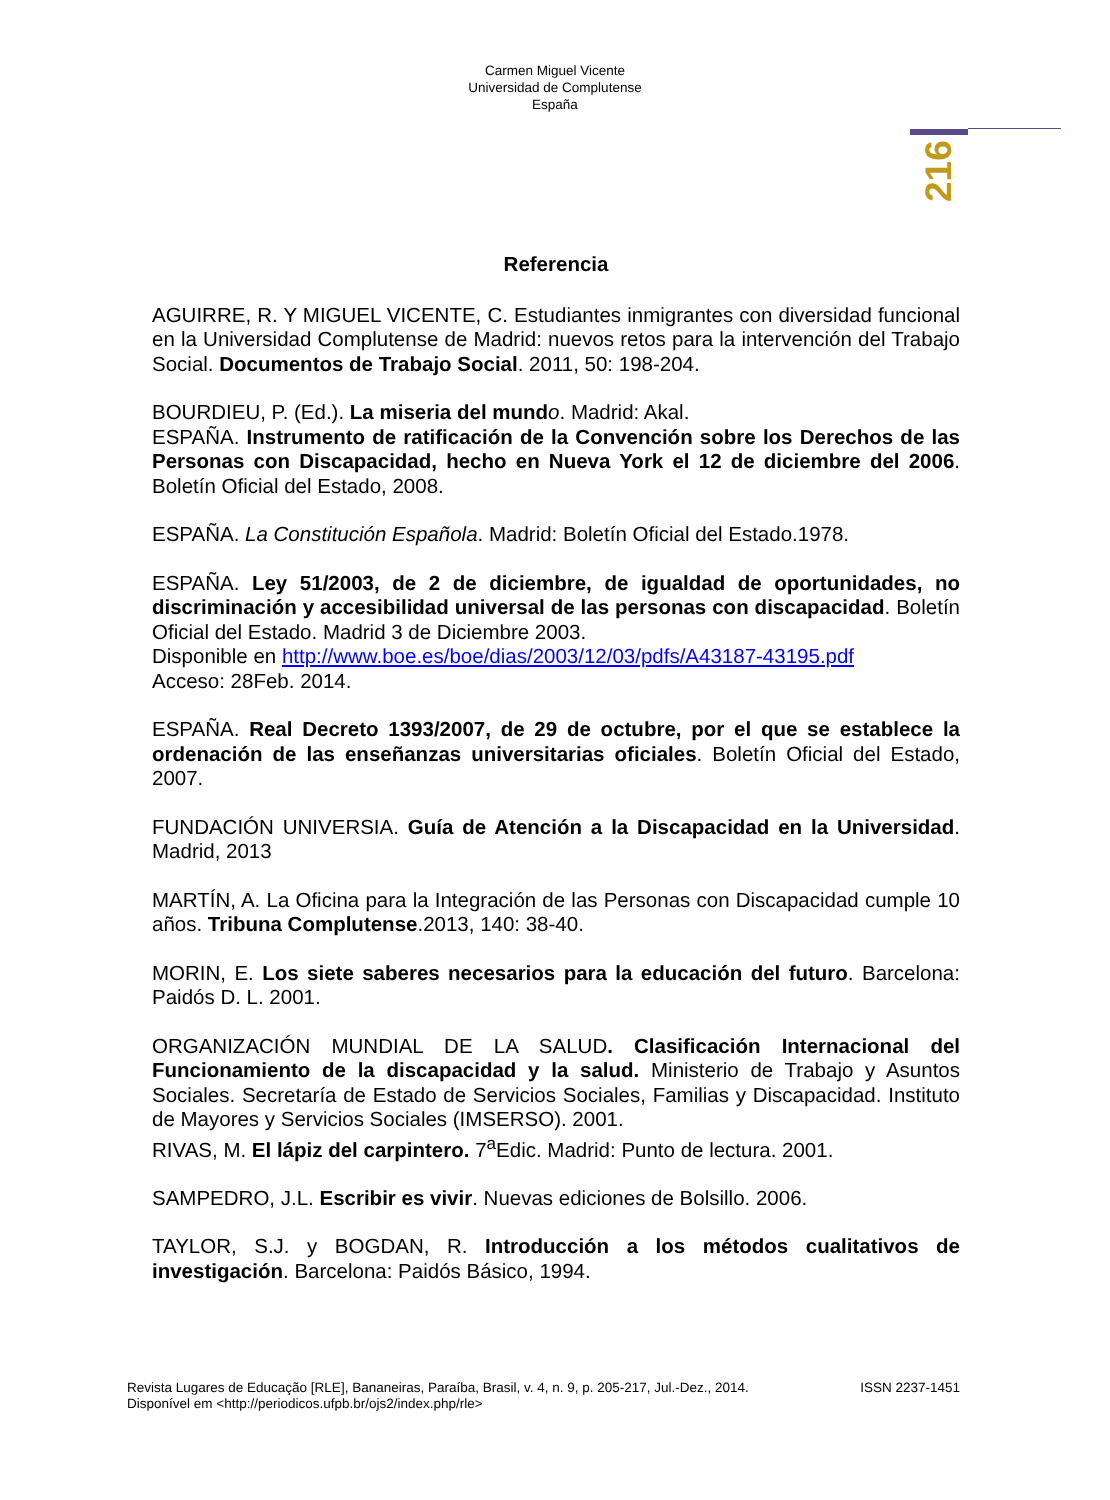Carmen Miguel Vicente
Universidad de Complutense
España
216
Referencia
AGUIRRE, R. Y MIGUEL VICENTE, C. Estudiantes inmigrantes con diversidad funcional en la Universidad Complutense de Madrid: nuevos retos para la intervención del Trabajo Social. Documentos de Trabajo Social. 2011, 50: 198-204.
BOURDIEU, P. (Ed.). La miseria del mund o. Madrid: Akal.
ESPAÑA. Instrumento de ratificación de la Convención sobre los Derechos de las Personas con Discapacidad, hecho en Nueva York el 12 de diciembre del 2006. Boletín Oficial del Estado, 2008.
ESPAÑA. La Constitución Española. Madrid: Boletín Oficial del Estado.1978.
ESPAÑA. Ley 51/2003, de 2 de diciembre, de igualdad de oportunidades, no discriminación y accesibilidad universal de las personas con discapacidad. Boletín Oficial del Estado. Madrid 3 de Diciembre 2003.
Disponible en http://www.boe.es/boe/dias/2003/12/03/pdfs/A43187-43195.pdf
Acceso: 28Feb. 2014.
ESPAÑA. Real Decreto 1393/2007, de 29 de octubre, por el que se establece la ordenación de las enseñanzas universitarias oficiales. Boletín Oficial del Estado, 2007.
FUNDACIÓN UNIVERSIA. Guía de Atención a la Discapacidad en la Universidad. Madrid, 2013
MARTÍN, A. La Oficina para la Integración de las Personas con Discapacidad cumple 10 años. Tribuna Complutense.2013, 140: 38-40.
MORIN, E. Los siete saberes necesarios para la educación del futuro. Barcelona: Paidós D. L. 2001.
ORGANIZACIÓN MUNDIAL DE LA SALUD. Clasificación Internacional del Funcionamiento de la discapacidad y la salud. Ministerio de Trabajo y Asuntos Sociales. Secretaría de Estado de Servicios Sociales, Familias y Discapacidad. Instituto de Mayores y Servicios Sociales (IMSERSO). 2001.
RIVAS, M. El lápiz del carpintero. 7<sup>a</sup>Edic. Madrid: Punto de lectura. 2001.
SAMPEDRO, J.L. Escribir es vivir. Nuevas ediciones de Bolsillo. 2006.
TAYLOR, S.J. y BOGDAN, R. Introducción a los métodos cualitativos de investigación. Barcelona: Paidós Básico, 1994.
ISSN 2237-1451 Revista Lugares de Educação [RLE], Bananeiras, Paraíba, Brasil, v. 4, n. 9, p. 205-217, Jul.-Dez., 2014.
Disponível em <http://periodicos.ufpb.br/ojs2/index.php/rle>